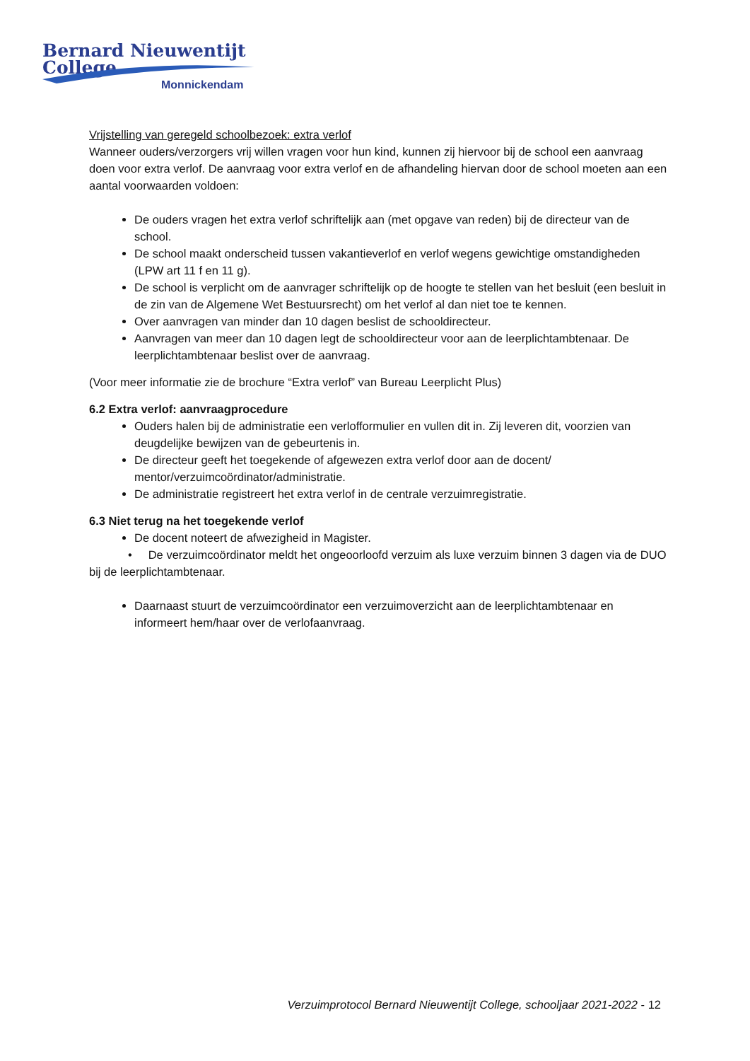Bernard Nieuwentijt College
Monnickendam
Vrijstelling van geregeld schoolbezoek: extra verlof
Wanneer ouders/verzorgers vrij willen vragen voor hun kind, kunnen zij hiervoor bij de school een aanvraag doen voor extra verlof. De aanvraag voor extra verlof en de afhandeling hiervan door de school moeten aan een aantal voorwaarden voldoen:
De ouders vragen het extra verlof schriftelijk aan (met opgave van reden) bij de directeur van de school.
De school maakt onderscheid tussen vakantieverlof en verlof wegens gewichtige omstandigheden (LPW art 11 f en 11 g).
De school is verplicht om de aanvrager schriftelijk op de hoogte te stellen van het besluit (een besluit in de zin van de Algemene Wet Bestuursrecht) om het verlof al dan niet toe te kennen.
Over aanvragen van minder dan 10 dagen beslist de schooldirecteur.
Aanvragen van meer dan 10 dagen legt de schooldirecteur voor aan de leerplichtambtenaar. De leerplichtambtenaar beslist over de aanvraag.
(Voor meer informatie zie de brochure “Extra verlof” van Bureau Leerplicht Plus)
6.2 Extra verlof: aanvraagprocedure
Ouders halen bij de administratie een verlofformulier en vullen dit in. Zij leveren dit, voorzien van deugdelijke bewijzen van de gebeurtenis in.
De directeur geeft het toegekende of afgewezen extra verlof door aan de docent/ mentor/verzuimcoördinator/administratie.
De administratie registreert het extra verlof in de centrale verzuimregistratie.
6.3 Niet terug na het toegekende verlof
De docent noteert de afwezigheid in Magister.
• De verzuimcoördinator meldt het ongeoorloofd verzuim als luxe verzuim binnen 3 dagen via de DUO bij de leerplichtambtenaar.
Daarnaast stuurt de verzuimcoördinator een verzuimoverzicht aan de leerplichtambtenaar en informeert hem/haar over de verlofaanvraag.
Verzuimprotocol Bernard Nieuwentijt College, schooljaar 2021-2022 - 12